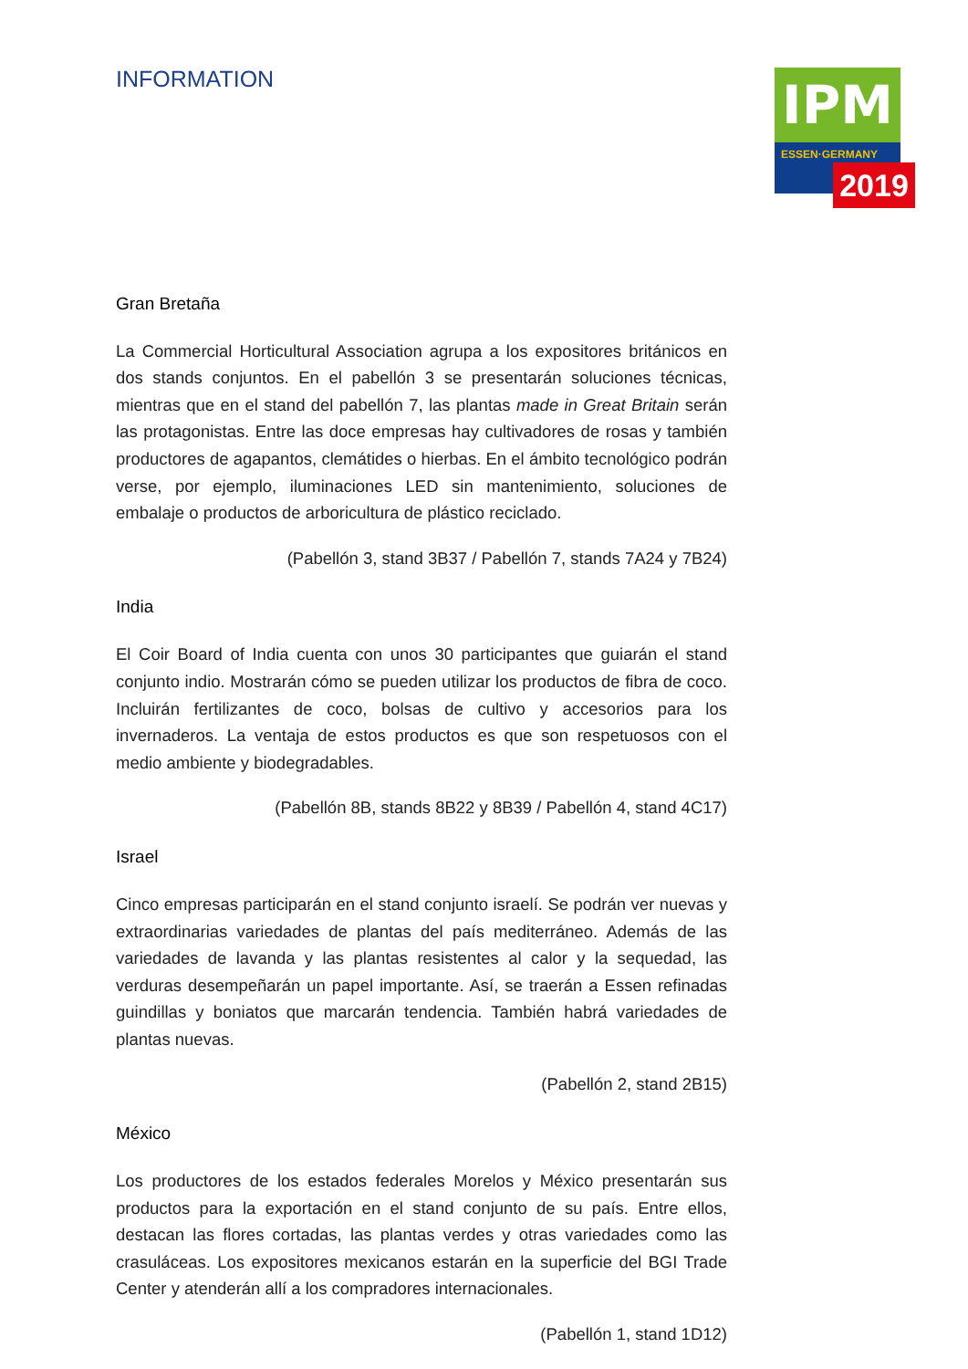INFORMATION
IPM
ESSEN·GERMANY
2019
Gran Bretaña
La Commercial Horticultural Association agrupa a los expositores británicos en dos stands conjuntos. En el pabellón 3 se presentarán soluciones técnicas, mientras que en el stand del pabellón 7, las plantas made in Great Britain serán las protagonistas. Entre las doce empresas hay cultivadores de rosas y también productores de agapantos, clemátides o hierbas. En el ámbito tecnológico podrán verse, por ejemplo, iluminaciones LED sin mantenimiento, soluciones de embalaje o productos de arboricultura de plástico reciclado.
(Pabellón 3, stand 3B37 / Pabellón 7, stands 7A24 y 7B24)
India
El Coir Board of India cuenta con unos 30 participantes que guiarán el stand conjunto indio. Mostrarán cómo se pueden utilizar los productos de fibra de coco. Incluirán fertilizantes de coco, bolsas de cultivo y accesorios para los invernaderos. La ventaja de estos productos es que son respetuosos con el medio ambiente y biodegradables.
(Pabellón 8B, stands 8B22 y 8B39 / Pabellón 4, stand 4C17)
Israel
Cinco empresas participarán en el stand conjunto israelí. Se podrán ver nuevas y extraordinarias variedades de plantas del país mediterráneo. Además de las variedades de lavanda y las plantas resistentes al calor y la sequedad, las verduras desempeñarán un papel importante. Así, se traerán a Essen refinadas guindillas y boniatos que marcarán tendencia. También habrá variedades de plantas nuevas.
(Pabellón 2, stand 2B15)
México
Los productores de los estados federales Morelos y México presentarán sus productos para la exportación en el stand conjunto de su país. Entre ellos, destacan las flores cortadas, las plantas verdes y otras variedades como las crasuláceas. Los expositores mexicanos estarán en la superficie del BGI Trade Center y atenderán allí a los compradores internacionales.
(Pabellón 1, stand 1D12)